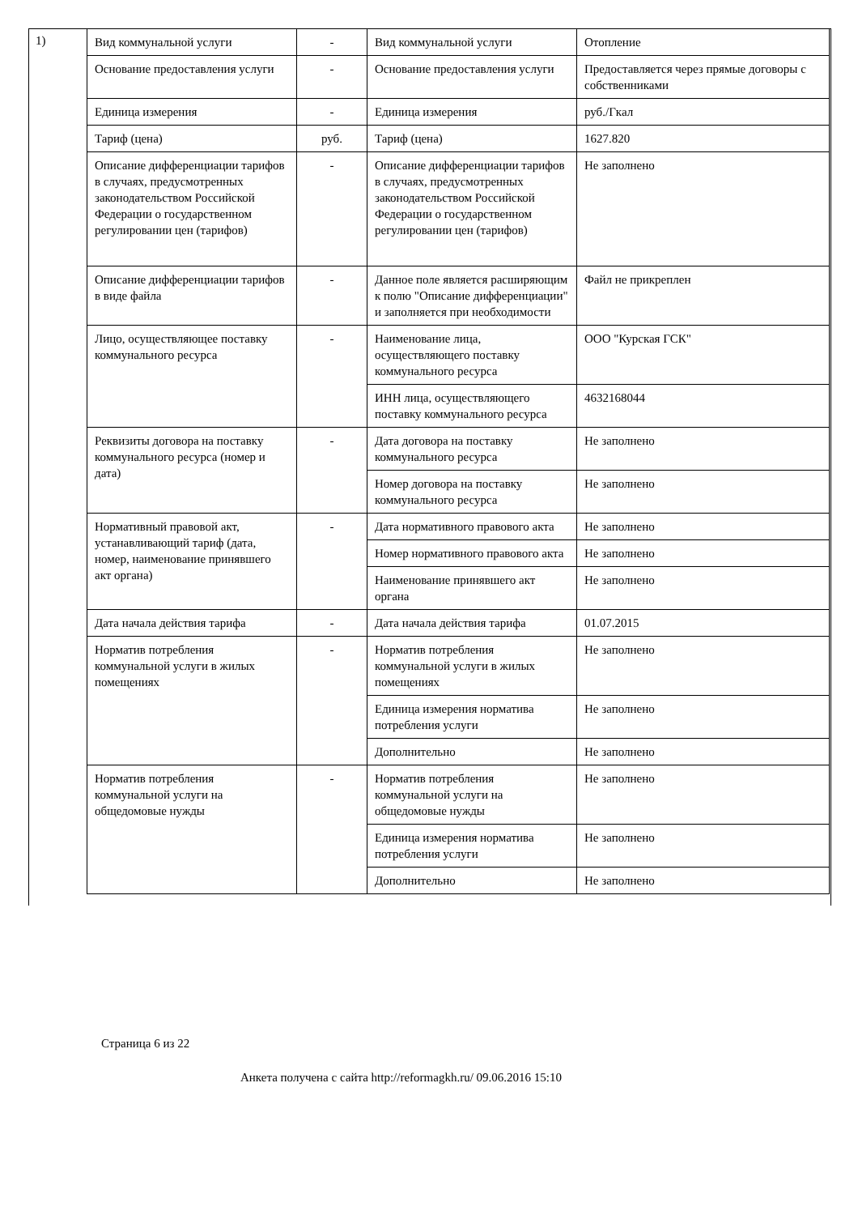1)
| Вид коммунальной услуги | - | Вид коммунальной услуги | Отопление |
| Основание предоставления услуги | - | Основание предоставления услуги | Предоставляется через прямые договоры с собственниками |
| Единица измерения | - | Единица измерения | руб./Гкал |
| Тариф (цена) | руб. | Тариф (цена) | 1627.820 |
| Описание дифференциации тарифов в случаях, предусмотренных законодательством Российской Федерации о государственном регулировании цен (тарифов) | - | Описание дифференциации тарифов в случаях, предусмотренных законодательством Российской Федерации о государственном регулировании цен (тарифов) | Не заполнено |
| Описание дифференциации тарифов в виде файла | - | Данное поле является расширяющим к полю "Описание дифференциации" и заполняется при необходимости | Файл не прикреплен |
| Лицо, осуществляющее поставку коммунального ресурса | - | Наименование лица, осуществляющего поставку коммунального ресурса | ООО "Курская ГСК" |
| | | ИНН лица, осуществляющего поставку коммунального ресурса | 4632168044 |
| Реквизиты договора на поставку коммунального ресурса (номер и дата) | - | Дата договора на поставку коммунального ресурса | Не заполнено |
| | | Номер договора на поставку коммунального ресурса | Не заполнено |
| Нормативный правовой акт, устанавливающий тариф (дата, номер, наименование принявшего акт органа) | - | Дата нормативного правового акта | Не заполнено |
| | | Номер нормативного правового акта | Не заполнено |
| | | Наименование принявшего акт органа | Не заполнено |
| Дата начала действия тарифа | - | Дата начала действия тарифа | 01.07.2015 |
| Норматив потребления коммунальной услуги в жилых помещениях | - | Норматив потребления коммунальной услуги в жилых помещениях | Не заполнено |
| | | Единица измерения норматива потребления услуги | Не заполнено |
| | | Дополнительно | Не заполнено |
| Норматив потребления коммунальной услуги на общедомовые нужды | - | Норматив потребления коммунальной услуги на общедомовые нужды | Не заполнено |
| | | Единица измерения норматива потребления услуги | Не заполнено |
| | | Дополнительно | Не заполнено |
Страница 6 из 22
Анкета получена с сайта http://reformagkh.ru/ 09.06.2016 15:10